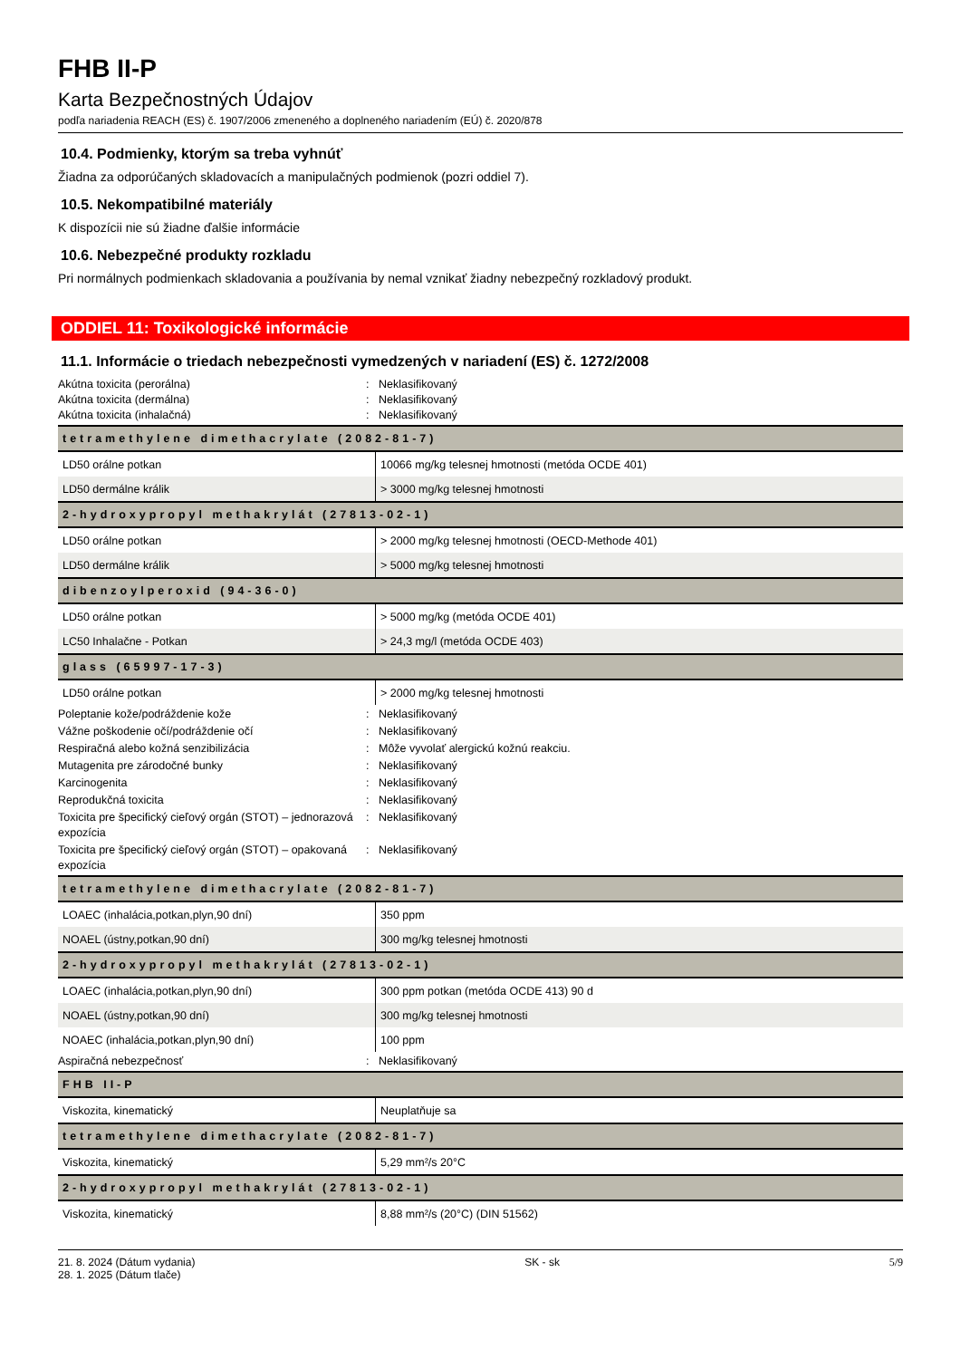FHB II-P
Karta Bezpečnostných Údajov
podľa nariadenia REACH (ES) č. 1907/2006 zmeneného a doplneného nariadením (EÚ) č. 2020/878
10.4. Podmienky, ktorým sa treba vyhnúť
Žiadna za odporúčaných skladovacích a manipulačných podmienok (pozri oddiel 7).
10.5. Nekompatibilné materiály
K dispozícii nie sú žiadne ďalšie informácie
10.6. Nebezpečné produkty rozkladu
Pri normálnych podmienkach skladovania a používania by nemal vznikať žiadny nebezpečný rozkladový produkt.
ODDIEL 11: Toxikologické informácie
11.1. Informácie o triedach nebezpečnosti vymedzených v nariadení (ES) č. 1272/2008
Akútna toxicita (perorálna): Neklasifikovaný Akútna toxicita (dermálna): Neklasifikovaný Akútna toxicita (inhalačná): Neklasifikovaný
| tetramethylene dimethacrylate (2082-81-7) | |
| --- | --- |
| LD50 orálne potkan | 10066 mg/kg telesnej hmotnosti (metóda OCDE 401) |
| LD50 dermálne králik | > 3000 mg/kg telesnej hmotnosti |
| 2-hydroxypropyl methakrylát (27813-02-1) | |
| LD50 orálne potkan | > 2000 mg/kg telesnej hmotnosti (OECD-Methode 401) |
| LD50 dermálne králik | > 5000 mg/kg telesnej hmotnosti |
| dibenzoylperoxid (94-36-0) | |
| LD50 orálne potkan | > 5000 mg/kg (metóda OCDE 401) |
| LC50 Inhalačne - Potkan | > 24,3 mg/l (metóda OCDE 403) |
| glass (65997-17-3) | |
| LD50 orálne potkan | > 2000 mg/kg telesnej hmotnosti |
Poleptanie kože/podráždenie kože: Neklasifikovaný Vážne poškodenie očí/podráždenie očí: Neklasifikovaný Respiračná alebo kožná senzibilizácia: Môže vyvolať alergickú kožnú reakciu. Mutagenita pre zárodočné bunky: Neklasifikovaný Karcinogenita: Neklasifikovaný Reprodukčná toxicita: Neklasifikovaný Toxicita pre špecifický cieľový orgán (STOT) – jednorazová expozícia: Neklasifikovaný Toxicita pre špecifický cieľový orgán (STOT) – opakovaná expozícia: Neklasifikovaný
| tetramethylene dimethacrylate (2082-81-7) | |
| --- | --- |
| LOAEC (inhalácia,potkan,plyn,90 dní) | 350 ppm |
| NOAEL (ústny,potkan,90 dní) | 300 mg/kg telesnej hmotnosti |
| 2-hydroxypropyl methakrylát (27813-02-1) | |
| LOAEC (inhalácia,potkan,plyn,90 dní) | 300 ppm potkan (metóda OCDE 413) 90 d |
| NOAEL (ústny,potkan,90 dní) | 300 mg/kg telesnej hmotnosti |
| NOAEC (inhalácia,potkan,plyn,90 dní) | 100 ppm |
Aspiračná nebezpečnosť: Neklasifikovaný
| FHB II-P | |
| --- | --- |
| Viskozita, kinematický | Neuplatňuje sa |
| tetramethylene dimethacrylate (2082-81-7) | |
| Viskozita, kinematický | 5,29 mm²/s 20°C |
| 2-hydroxypropyl methakrylát (27813-02-1) | |
| Viskozita, kinematický | 8,88 mm²/s (20°C) (DIN 51562) |
21. 8. 2024 (Dátum vydania)
28. 1. 2025 (Dátum tlače) SK - sk 5/9